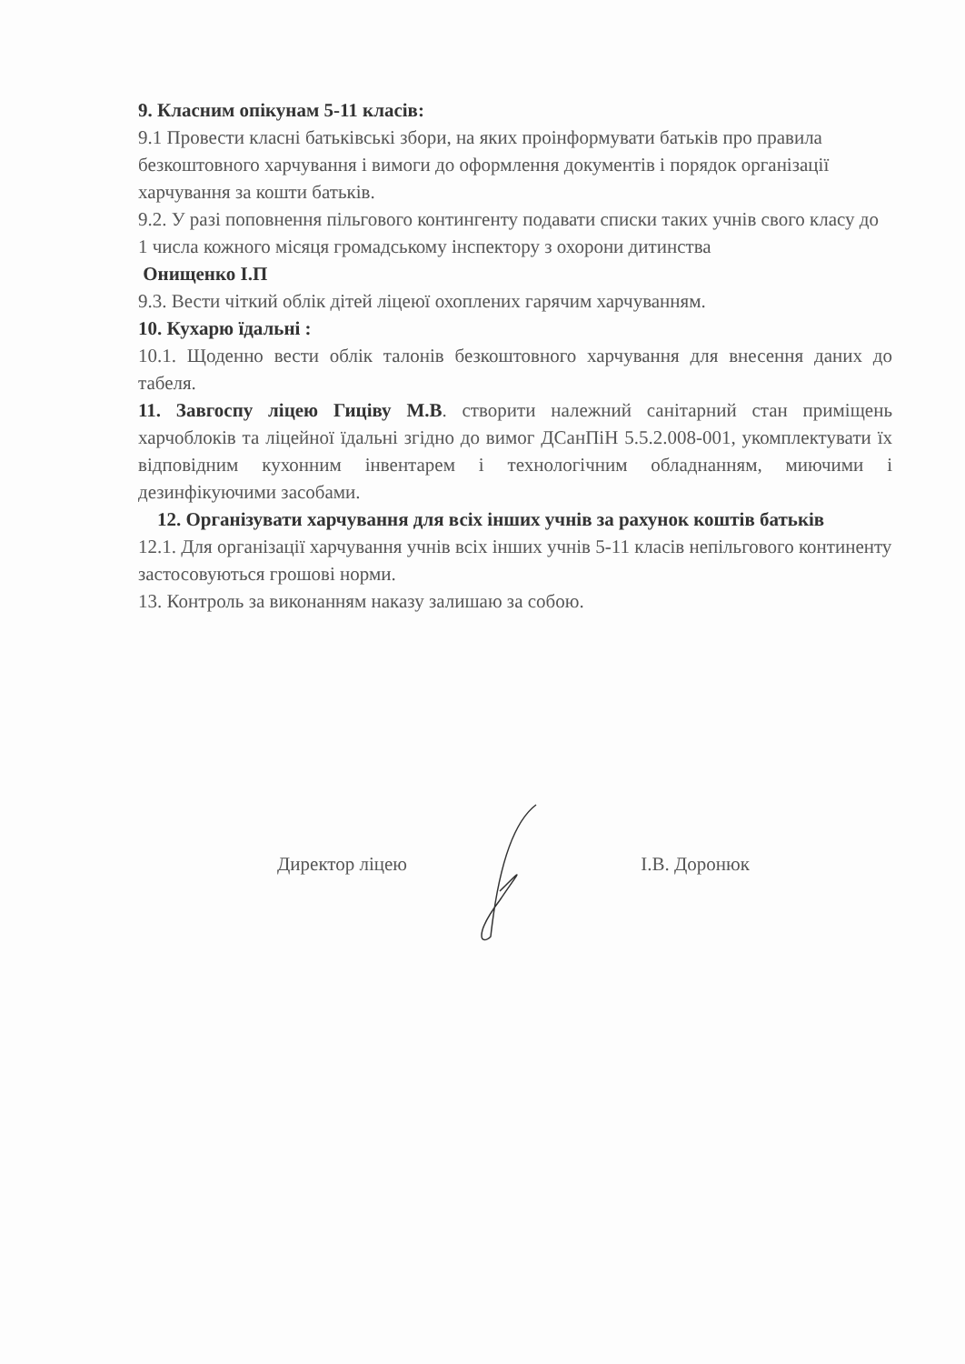9. Класним опікунам 5-11 класів:
9.1 Провести класні батьківські збори, на яких проінформувати батьків про правила безкоштовного харчування і вимоги до оформлення документів і порядок організації харчування за кошти батьків.
9.2. У разі поповнення пільгового контингенту подавати списки таких учнів свого класу до 1 числа кожного місяця громадському інспектору з охорони дитинства
Онищенко І.П
9.3. Вести чіткий облік дітей ліцеюї охоплених гарячим харчуванням.
10. Кухарю їдальні :
10.1. Щоденно вести облік талонів безкоштовного харчування для внесення даних до табеля.
11. Завгоспу ліцею Гиціву М.В. створити належний санітарний стан приміщень харчоблоків та ліцейної їдальні згідно до вимог ДСанПіН 5.5.2.008-001, укомплектувати їх відповідним кухонним інвентарем і технологічним обладнанням, миючими і дезинфікуючими засобами.
12. Організувати харчування для всіх інших учнів за рахунок коштів батьків
12.1. Для організації харчування учнів всіх інших учнів 5-11 класів непільгового континенту застосовуються грошові норми.
13. Контроль за виконанням наказу залишаю за собою.
Директор ліцею І.В. Доронюк